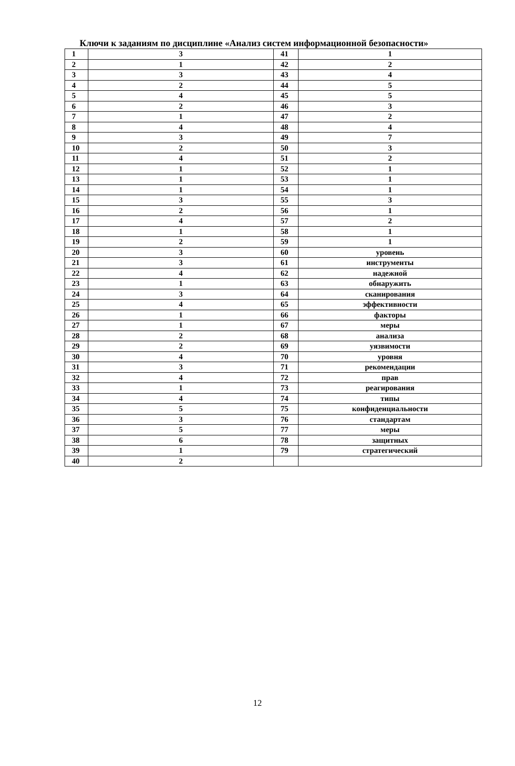Ключи к заданиям по дисциплине «Анализ систем информационной безопасности»
| 1 | 3 | 41 | 1 |
| 2 | 1 | 42 | 2 |
| 3 | 3 | 43 | 4 |
| 4 | 2 | 44 | 5 |
| 5 | 4 | 45 | 5 |
| 6 | 2 | 46 | 3 |
| 7 | 1 | 47 | 2 |
| 8 | 4 | 48 | 4 |
| 9 | 3 | 49 | 7 |
| 10 | 2 | 50 | 3 |
| 11 | 4 | 51 | 2 |
| 12 | 1 | 52 | 1 |
| 13 | 1 | 53 | 1 |
| 14 | 1 | 54 | 1 |
| 15 | 3 | 55 | 3 |
| 16 | 2 | 56 | 1 |
| 17 | 4 | 57 | 2 |
| 18 | 1 | 58 | 1 |
| 19 | 2 | 59 | 1 |
| 20 | 3 | 60 | уровень |
| 21 | 3 | 61 | инструменты |
| 22 | 4 | 62 | надежной |
| 23 | 1 | 63 | обнаружить |
| 24 | 3 | 64 | сканирования |
| 25 | 4 | 65 | эффективности |
| 26 | 1 | 66 | факторы |
| 27 | 1 | 67 | меры |
| 28 | 2 | 68 | анализа |
| 29 | 2 | 69 | уязвимости |
| 30 | 4 | 70 | уровня |
| 31 | 3 | 71 | рекомендации |
| 32 | 4 | 72 | прав |
| 33 | 1 | 73 | реагирования |
| 34 | 4 | 74 | типы |
| 35 | 5 | 75 | конфиденциальности |
| 36 | 3 | 76 | стандартам |
| 37 | 5 | 77 | меры |
| 38 | 6 | 78 | защитных |
| 39 | 1 | 79 | стратегический |
| 40 | 2 | | |
12